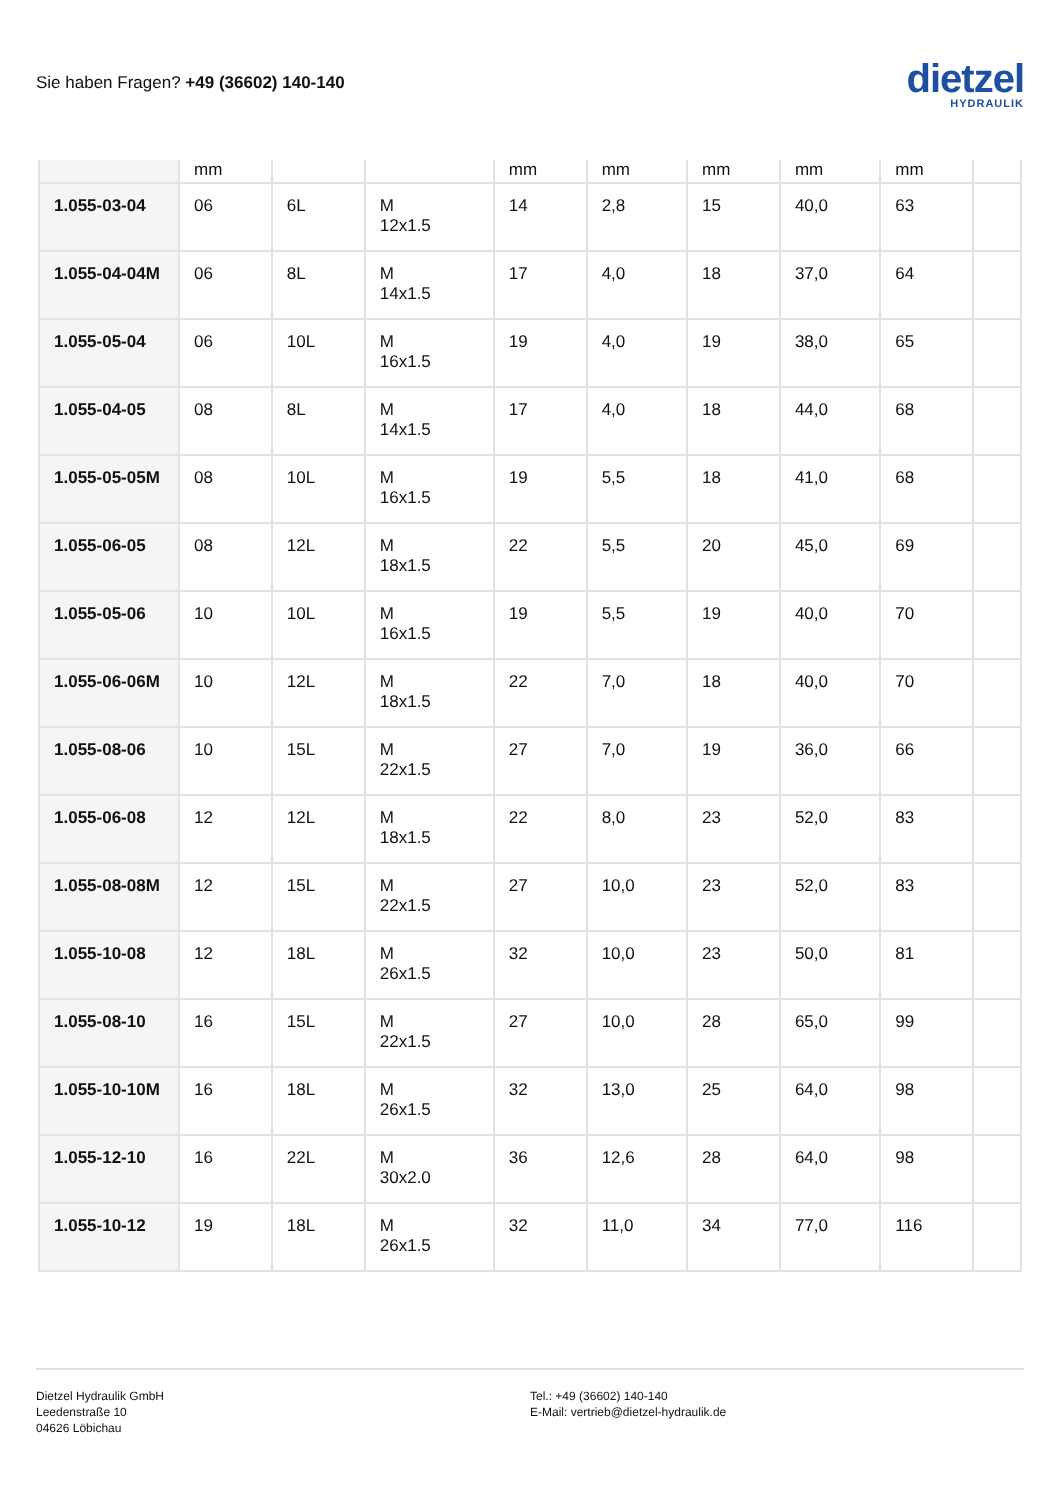Sie haben Fragen? +49 (36602) 140-140
dietzel
HYDRAULIK
| | mm | | | mm | mm | mm | mm | mm | |
| 1.055-03-04 | 06 | 6L | M 12x1.5 | 14 | 2,8 | 15 | 40,0 | 63 | |
| 1.055-04-04M | 06 | 8L | M 14x1.5 | 17 | 4,0 | 18 | 37,0 | 64 | |
| 1.055-05-04 | 06 | 10L | M 16x1.5 | 19 | 4,0 | 19 | 38,0 | 65 | |
| 1.055-04-05 | 08 | 8L | M 14x1.5 | 17 | 4,0 | 18 | 44,0 | 68 | |
| 1.055-05-05M | 08 | 10L | M 16x1.5 | 19 | 5,5 | 18 | 41,0 | 68 | |
| 1.055-06-05 | 08 | 12L | M 18x1.5 | 22 | 5,5 | 20 | 45,0 | 69 | |
| 1.055-05-06 | 10 | 10L | M 16x1.5 | 19 | 5,5 | 19 | 40,0 | 70 | |
| 1.055-06-06M | 10 | 12L | M 18x1.5 | 22 | 7,0 | 18 | 40,0 | 70 | |
| 1.055-08-06 | 10 | 15L | M 22x1.5 | 27 | 7,0 | 19 | 36,0 | 66 | |
| 1.055-06-08 | 12 | 12L | M 18x1.5 | 22 | 8,0 | 23 | 52,0 | 83 | |
| 1.055-08-08M | 12 | 15L | M 22x1.5 | 27 | 10,0 | 23 | 52,0 | 83 | |
| 1.055-10-08 | 12 | 18L | M 26x1.5 | 32 | 10,0 | 23 | 50,0 | 81 | |
| 1.055-08-10 | 16 | 15L | M 22x1.5 | 27 | 10,0 | 28 | 65,0 | 99 | |
| 1.055-10-10M | 16 | 18L | M 26x1.5 | 32 | 13,0 | 25 | 64,0 | 98 | |
| 1.055-12-10 | 16 | 22L | M 30x2.0 | 36 | 12,6 | 28 | 64,0 | 98 | |
| 1.055-10-12 | 19 | 18L | M 26x1.5 | 32 | 11,0 | 34 | 77,0 | 116 | |
Dietzel Hydraulik GmbH
Leedenstraße 10
04626 Löbichau
Tel.: +49 (36602) 140-140
E-Mail: vertrieb@dietzel-hydraulik.de